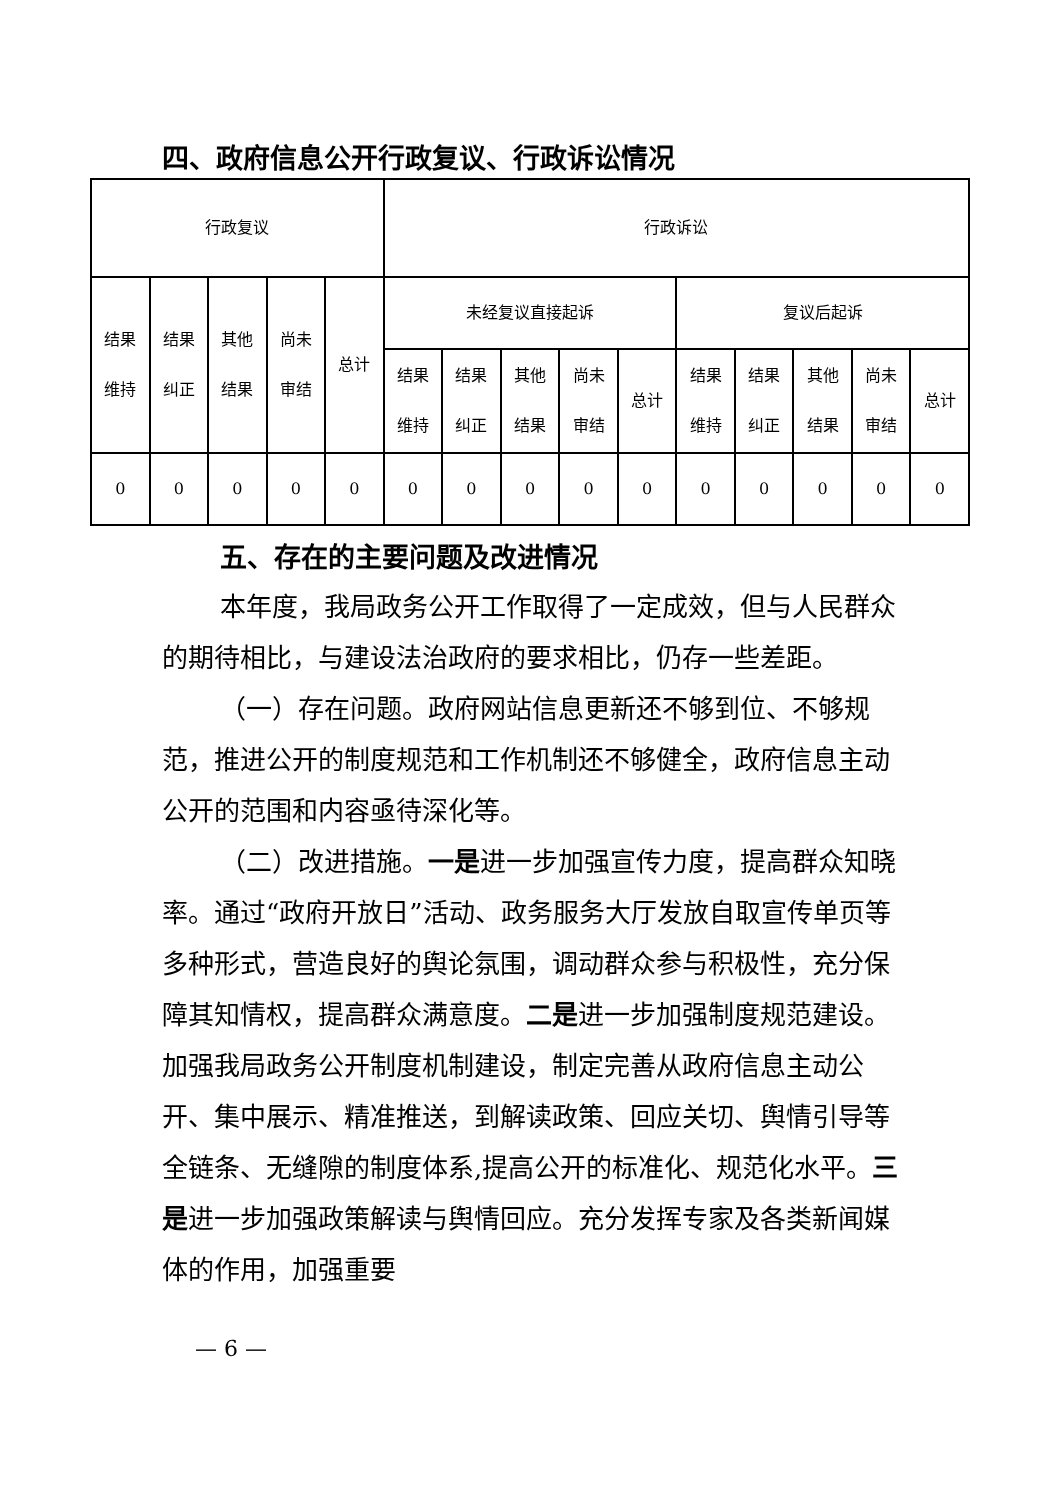四、政府信息公开行政复议、行政诉讼情况
| 行政复议 | | | | | 行政诉讼 | | | | | | | | | |
| --- | --- | --- | --- | --- | --- | --- | --- | --- | --- | --- | --- | --- | --- | --- |
| 结果 维持 | 结果 纠正 | 其他 结果 | 尚未 审结 | 总计 | 未经复议直接起诉 | | | | | 复议后起诉 | | | | |
| | | | | | 结果 维持 | 结果 纠正 | 其他 结果 | 尚未 审结 | 总计 | 结果 维持 | 结果 纠正 | 其他 结果 | 尚未 审结 | 总计 |
| 0 | 0 | 0 | 0 | 0 | 0 | 0 | 0 | 0 | 0 | 0 | 0 | 0 | 0 | 0 |
五、存在的主要问题及改进情况
本年度，我局政务公开工作取得了一定成效，但与人民群众的期待相比，与建设法治政府的要求相比，仍存一些差距。
（一）存在问题。政府网站信息更新还不够到位、不够规范，推进公开的制度规范和工作机制还不够健全，政府信息主动公开的范围和内容亟待深化等。
（二）改进措施。一是进一步加强宣传力度，提高群众知晓率。通过“政府开放日”活动、政务服务大厅发放自取宣传单页等多种形式，营造良好的舆论氛围，调动群众参与积极性，充分保障其知情权，提高群众满意度。二是进一步加强制度规范建设。加强我局政务公开制度机制建设，制定完善从政府信息主动公开、集中展示、精准推送，到解读政策、回应关切、舆情引导等全链条、无缝隙的制度体系,提高公开的标准化、规范化水平。三是进一步加强政策解读与舆情回应。充分发挥专家及各类新闻媒体的作用，加强重要
— 6 —